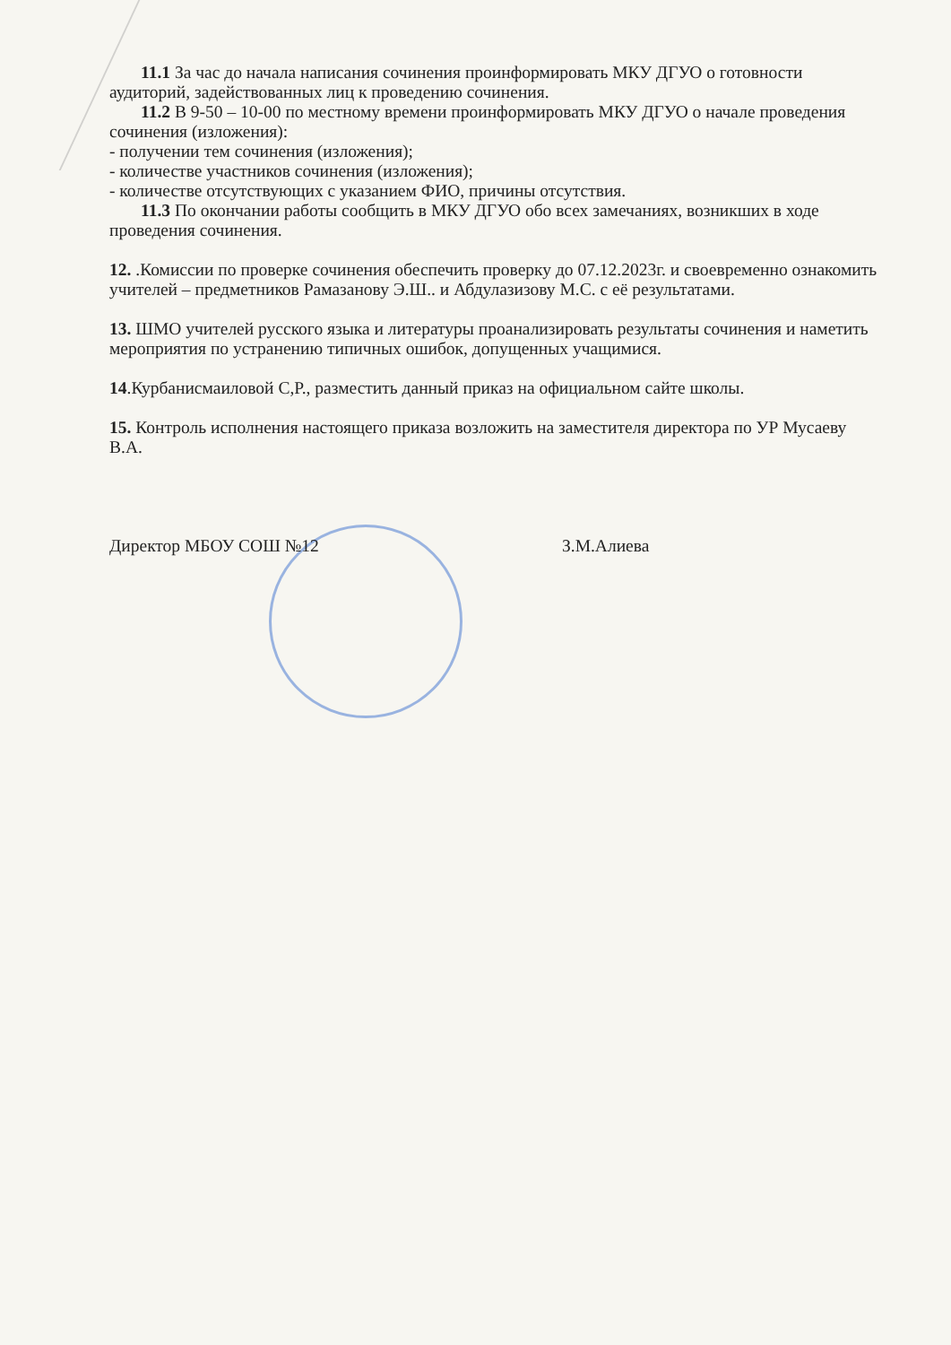11.1 За час до начала написания сочинения проинформировать МКУ ДГУО о готовности аудиторий, задействованных лиц к проведению сочинения.
11.2 В 9-50 – 10-00 по местному времени проинформировать МКУ ДГУО о начале проведения сочинения (изложения):
- получении тем сочинения (изложения);
- количестве участников сочинения (изложения);
- количестве отсутствующих с указанием ФИО, причины отсутствия.
11.3 По окончании работы сообщить в МКУ ДГУО обо всех замечаниях, возникших в ходе проведения сочинения.
12. .Комиссии по проверке сочинения обеспечить проверку до 07.12.2023г. и своевременно ознакомить учителей – предметников Рамазанову Э.Ш.. и Абдулазизову М.С. с её результатами.
13. ШМО учителей русского языка и литературы проанализировать результаты сочинения и наметить мероприятия по устранению типичных ошибок, допущенных учащимися.
14.Курбанисмаиловой С,Р., разместить данный приказ на официальном сайте школы.
15. Контроль исполнения настоящего приказа возложить на заместителя директора по УР Мусаеву В.А.
Директор МБОУ СОШ №12 З.М.Алиева